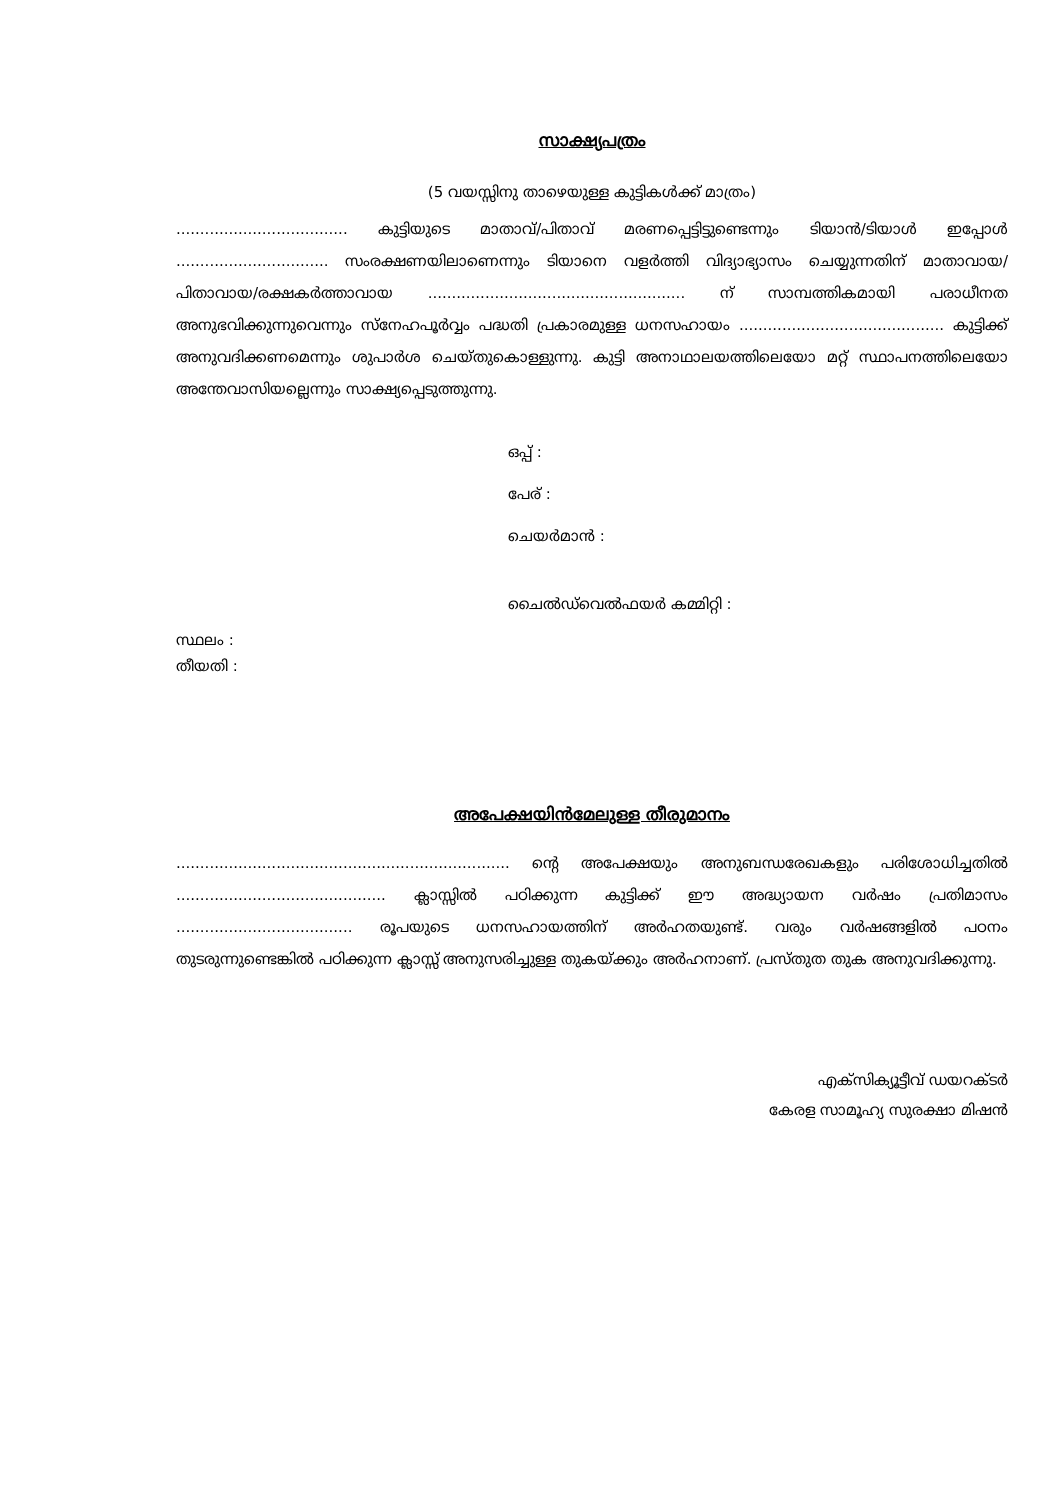സാക്ഷ്യപത്രം
(5 വയസ്സിനു താഴെയുള്ള കുട്ടികൾക്ക് മാത്രം)
.................................... കുട്ടിയുടെ മാതാവ്/പിതാവ് മരണപ്പെട്ടിട്ടുണ്ടെന്നും ടിയാൻ/ടിയാൾ ഇപ്പോൾ ................................ സംരക്ഷണയിലാണെന്നും ടിയാനെ വളർത്തി വിദ്യാഭ്യാസം ചെയ്യുന്നതിന് മാതാവായ/പിതാവായ/രക്ഷകർത്താവായ ...................................................... ന് സാമ്പത്തികമായി പരാധീനത അനുഭവിക്കുന്നുവെന്നും സ്നേഹപൂർവ്വം പദ്ധതി പ്രകാരമുള്ള ധനസഹായം ........................................... കുട്ടിക്ക് അനുവദിക്കണമെന്നും ശുപാർശ ചെയ്തുകൊള്ളുന്നു. കുട്ടി അനാഥാലയത്തിലെയോ മറ്റ് സ്ഥാപനത്തിലെയോ അന്തേവാസിയല്ലെന്നും സാക്ഷ്യപ്പെടുത്തുന്നു.
ഒപ്പ് :
പേര് :
ചെയർമാൻ :
ചൈൽഡ്‌വെൽഫയർ കമ്മിറ്റി :
സ്ഥലം :
തീയതി :
അപേക്ഷയിൻമേലുള്ള തീരുമാനം
...................................................................... ന്റെ അപേക്ഷയും അനുബന്ധരേഖകളും പരിശോധിച്ചതിൽ ............................................ ക്ലാസ്സിൽ പഠിക്കുന്ന കുട്ടിക്ക് ഈ അദ്ധ്യായന വർഷം പ്രതിമാസം ..................................... രൂപയുടെ ധനസഹായത്തിന് അർഹതയുണ്ട്. വരും വർഷങ്ങളിൽ പഠനം തുടരുന്നുണ്ടെങ്കിൽ പഠിക്കുന്ന ക്ലാസ്സ് അനുസരിച്ചുള്ള തുകയ്ക്കും അർഹനാണ്. പ്രസ്തുത തുക അനുവദിക്കുന്നു.
എക്സിക്യൂട്ടീവ് ഡയറക്ടർ
കേരള സാമൂഹ്യ സുരക്ഷാ മിഷൻ